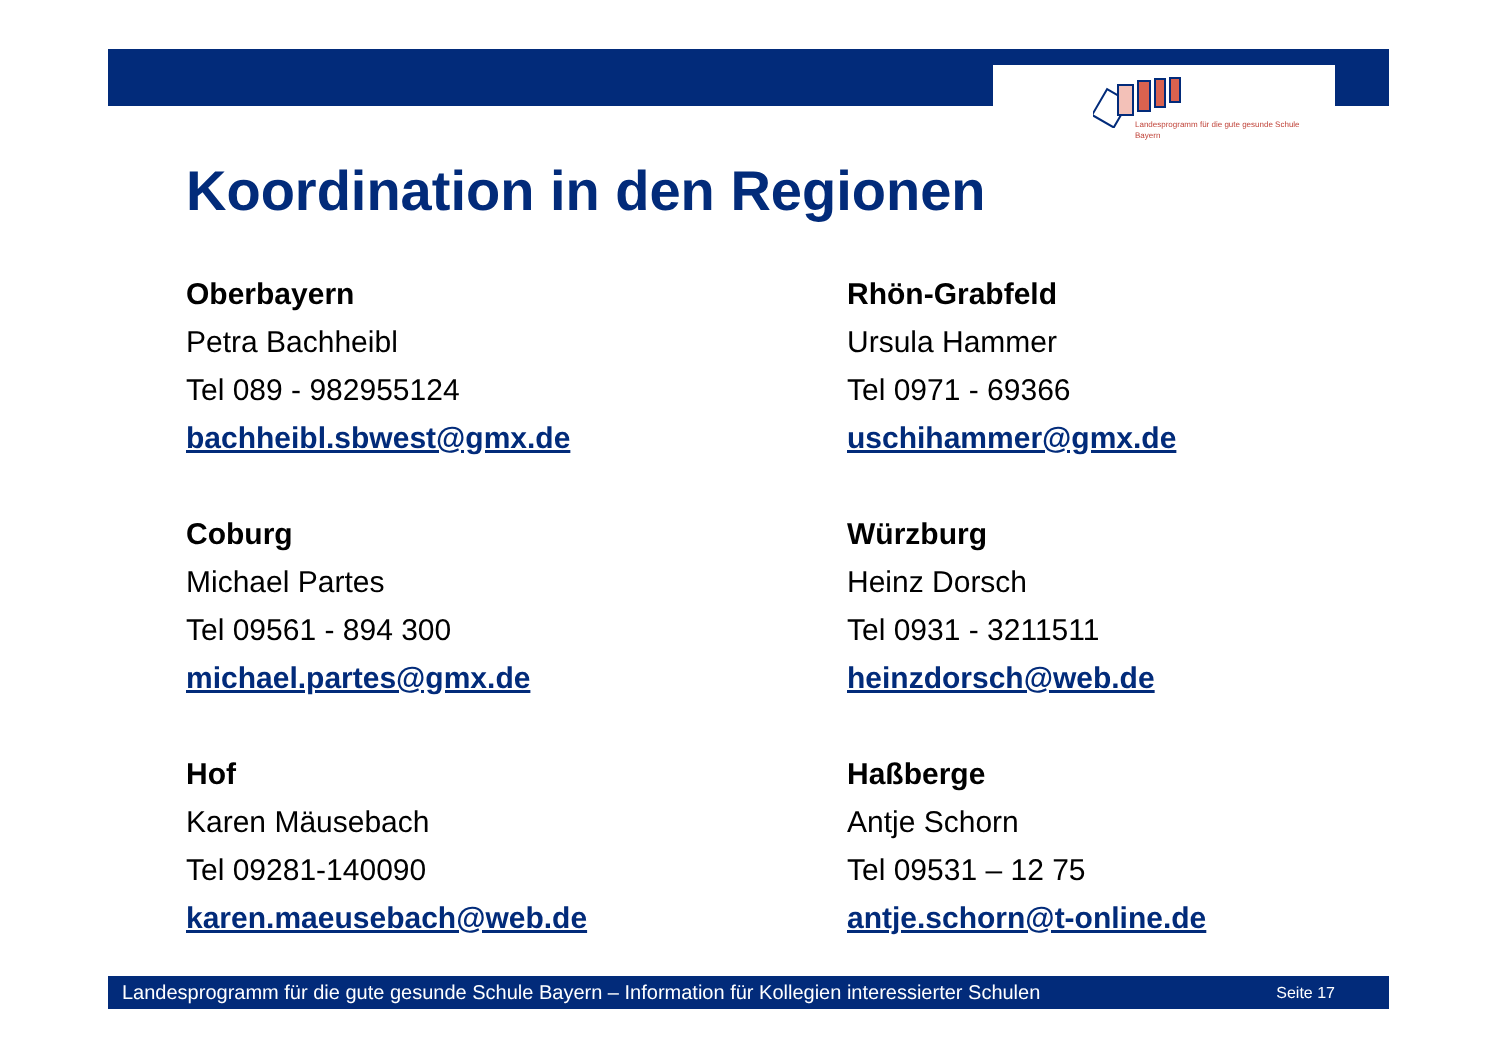Landesprogramm für die gute gesunde Schule
Bayern
Koordination in den Regionen
Oberbayern
Petra Bachheibl
Tel 089 - 982955124
bachheibl.sbwest@gmx.de
Rhön-Grabfeld
Ursula Hammer
Tel 0971 - 69366
uschihammer@gmx.de
Coburg
Michael Partes
Tel 09561 - 894 300
michael.partes@gmx.de
Würzburg
Heinz Dorsch
Tel 0931 - 3211511
heinzdorsch@web.de
Hof
Karen Mäusebach
Tel 09281-140090
karen.maeusebach@web.de
Haßberge
Antje Schorn
Tel 09531 – 12 75
antje.schorn@t-online.de
Landesprogramm für die gute gesunde Schule Bayern – Information für Kollegien interessierter Schulen Seite 17